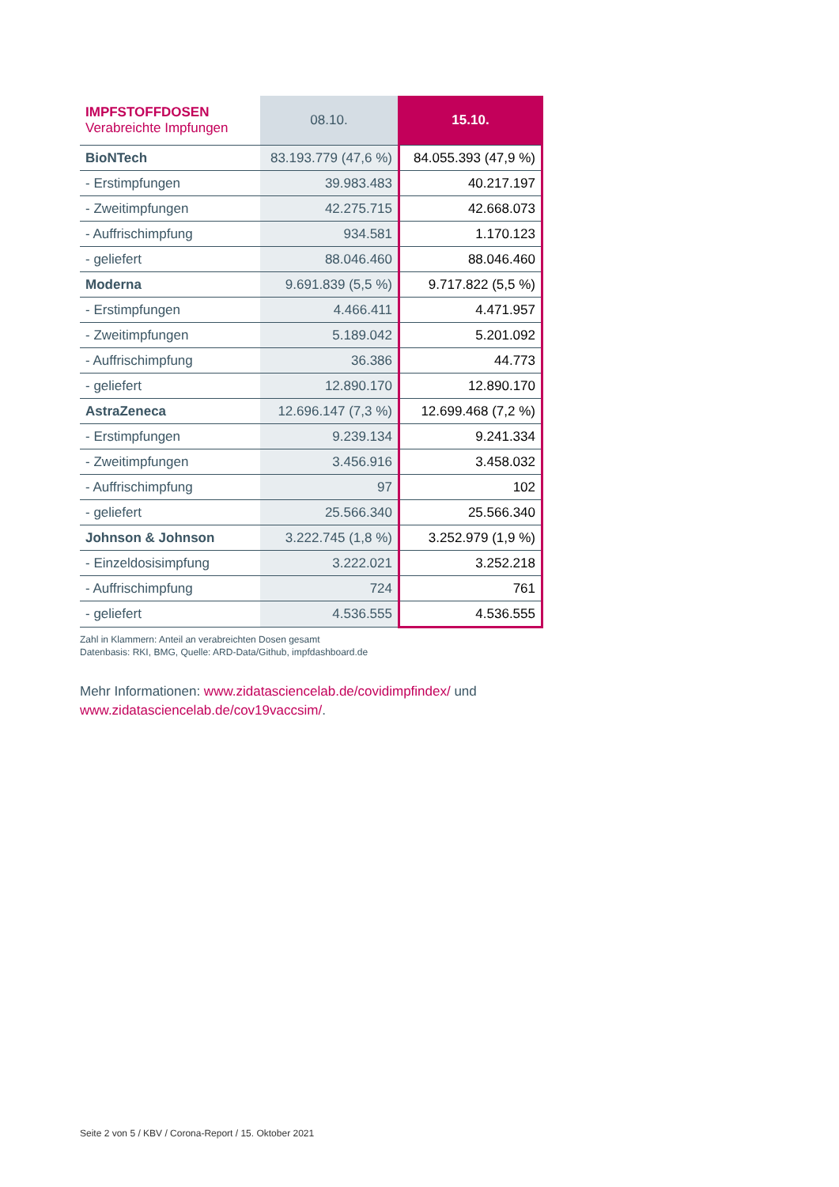| IMPFSTOFFDOSEN Verabreichte Impfungen | 08.10. | 15.10. |
| --- | --- | --- |
| BioNTech | 83.193.779 (47,6 %) | 84.055.393 (47,9 %) |
| - Erstimpfungen | 39.983.483 | 40.217.197 |
| - Zweitimpfungen | 42.275.715 | 42.668.073 |
| - Auffrischimpfung | 934.581 | 1.170.123 |
| - geliefert | 88.046.460 | 88.046.460 |
| Moderna | 9.691.839 (5,5 %) | 9.717.822 (5,5 %) |
| - Erstimpfungen | 4.466.411 | 4.471.957 |
| - Zweitimpfungen | 5.189.042 | 5.201.092 |
| - Auffrischimpfung | 36.386 | 44.773 |
| - geliefert | 12.890.170 | 12.890.170 |
| AstraZeneca | 12.696.147 (7,3 %) | 12.699.468 (7,2 %) |
| - Erstimpfungen | 9.239.134 | 9.241.334 |
| - Zweitimpfungen | 3.456.916 | 3.458.032 |
| - Auffrischimpfung | 97 | 102 |
| - geliefert | 25.566.340 | 25.566.340 |
| Johnson & Johnson | 3.222.745 (1,8 %) | 3.252.979 (1,9 %) |
| - Einzeldosisimpfung | 3.222.021 | 3.252.218 |
| - Auffrischimpfung | 724 | 761 |
| - geliefert | 4.536.555 | 4.536.555 |
Zahl in Klammern: Anteil an verabreichten Dosen gesamt
Datenbasis: RKI, BMG, Quelle: ARD-Data/Github, impfdashboard.de
Mehr Informationen: www.zidatasciencelab.de/covidimpfindex/ und
www.zidatasciencelab.de/cov19vaccsim/.
Seite 2 von 5 / KBV / Corona-Report / 15. Oktober 2021